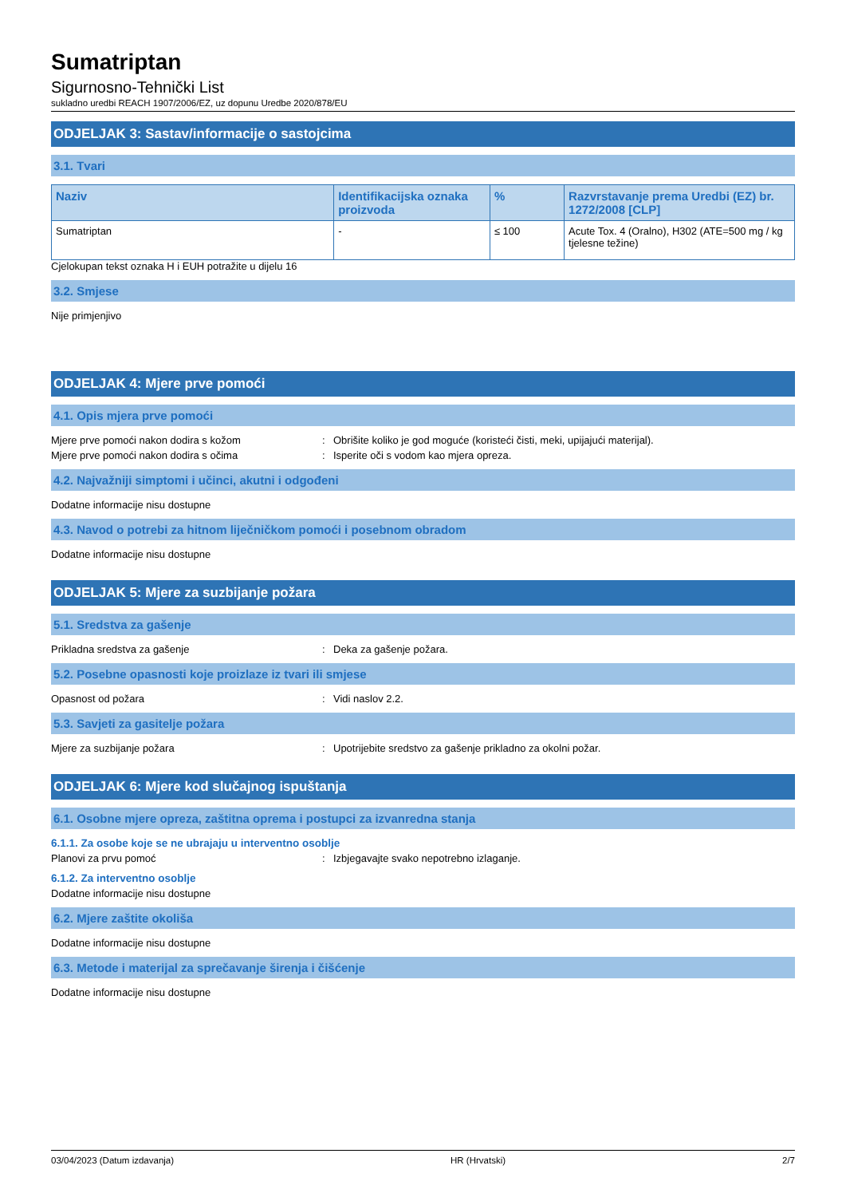Sumatriptan
Sigurnosno-Tehnički List
sukladno uredbi REACH 1907/2006/EZ, uz dopunu Uredbe 2020/878/EU
ODJELJAK 3: Sastav/informacije o sastojcima
3.1. Tvari
| Naziv | Identifikacijska oznaka proizvoda | % | Razvrstavanje prema Uredbi (EZ) br. 1272/2008 [CLP] |
| --- | --- | --- | --- |
| Sumatriptan | - | ≤ 100 | Acute Tox. 4 (Oralno), H302 (ATE=500 mg / kg tjelesne težine) |
Cjelokupan tekst oznaka H i EUH potražite u dijelu 16
3.2. Smjese
Nije primjenjivo
ODJELJAK 4: Mjere prve pomoći
4.1. Opis mjera prve pomoći
Mjere prve pomoći nakon dodira s kožom: Obrišite koliko je god moguće (koristeći čisti, meki, upijajući materijal).
Mjere prve pomoći nakon dodira s očima: Isperite oči s vodom kao mjera opreza.
4.2. Najvažniji simptomi i učinci, akutni i odgođeni
Dodatne informacije nisu dostupne
4.3. Navod o potrebi za hitnom liječničkom pomoći i posebnom obradom
Dodatne informacije nisu dostupne
ODJELJAK 5: Mjere za suzbijanje požara
5.1. Sredstva za gašenje
Prikladna sredstva za gašenje: Deka za gašenje požara.
5.2. Posebne opasnosti koje proizlaze iz tvari ili smjese
Opasnost od požara: Vidi naslov 2.2.
5.3. Savjeti za gasitelje požara
Mjere za suzbijanje požara: Upotrijebite sredstvo za gašenje prikladno za okolni požar.
ODJELJAK 6: Mjere kod slučajnog ispuštanja
6.1. Osobne mjere opreza, zaštitna oprema i postupci za izvanredna stanja
6.1.1. Za osobe koje se ne ubrajaju u interventno osoblje
Planovi za prvu pomoć: Izbjegavajte svako nepotrebno izlaganje.
6.1.2. Za interventno osoblje
Dodatne informacije nisu dostupne
6.2. Mjere zaštite okoliša
Dodatne informacije nisu dostupne
6.3. Metode i materijal za sprečavanje širenja i čišćenje
Dodatne informacije nisu dostupne
03/04/2023 (Datum izdavanja) HR (Hrvatski) 2/7